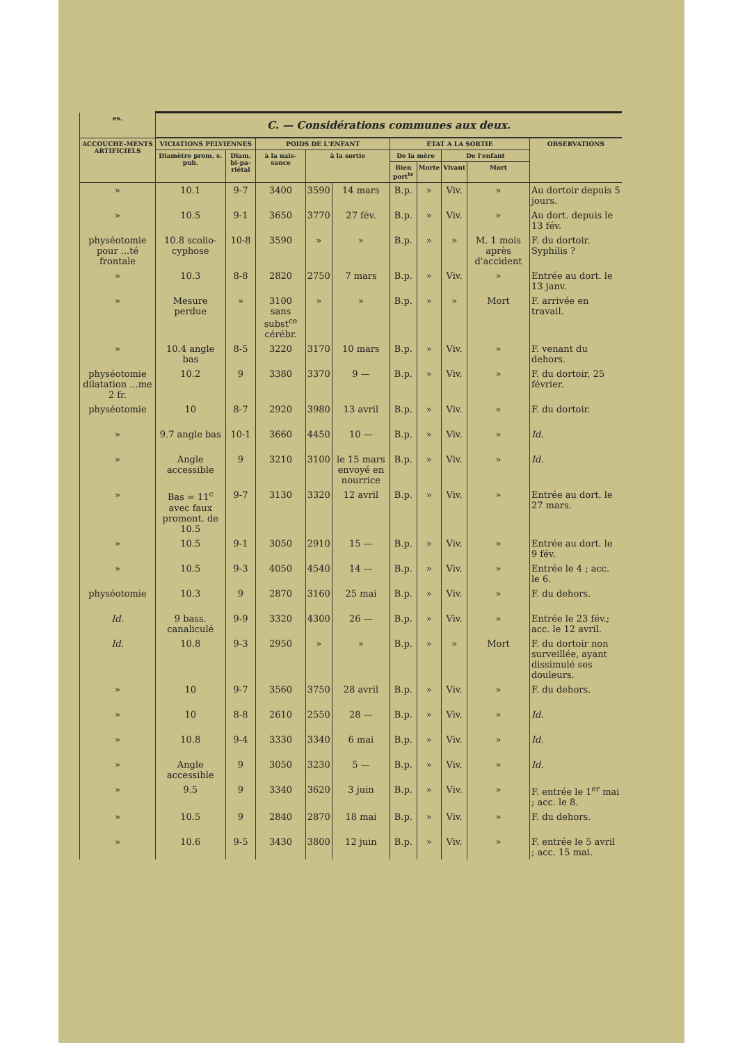| es. | C. — Considérations communes aux deux. | | | | | | | | | |
| --- | --- | --- | --- | --- | --- | --- | --- | --- | --- | --- |
| ACCOUCHE-MENTS ARTIFICIELS | VICIATIONS PELVIENNES | | POIDS DE L'ENFANT | | | ÉTAT A LA SORTIE | | | | OBSERVATIONS |
| | Diamètre prom. s. pub. | Diam. bi-pa-riétal | à la nais-sance | à la sortie | | De la mère | | De l'enfant | | |
| | | | | | | Bien port<sup>te</sup> | Morte | Vivant | Mort | |
| » | 10.1 | 9-7 | 3400 | 3590 | 14 mars | B.p. | » | Viv. | » | Au dortoir depuis 5 jours. |
| » | 10.5 | 9-1 | 3650 | 3770 | 27 fév. | B.p. | » | Viv. | » | Au dort. depuis le 13 fév. |
| physéotomie pour ...té frontale | 10.8 scolio-cyphose | 10-8 | 3590 | » | » | B.p. | » | » | M. 1 mois après d'accident | F. du dortoir. Syphilis ? |
| » | 10.3 | 8-8 | 2820 | 2750 | 7 mars | B.p. | » | Viv. | » | Entrée au dort. le 13 janv. |
| » | Mesure perdue | » | 3100 sans subst<sup>ce</sup> cérébr. | » | » | B.p. | » | » | Mort | F. arrivée en travail. |
| » | 10.4 angle bas | 8-5 | 3220 | 3170 | 10 mars | B.p. | » | Viv. | » | F. venant du dehors. |
| physéotomie dilatation ...me 2 fr. | 10.2 | 9 | 3380 | 3370 | 9 — | B.p. | » | Viv. | » | F. du dortoir, 25 février. |
| physéotomie | 10 | 8-7 | 2920 | 3980 | 13 avril | B.p. | » | Viv. | » | F. du dortoir. |
| » | 9.7 angle bas | 10-1 | 3660 | 4450 | 10 — | B.p. | » | Viv. | » | Id. |
| » | Angle accessible | 9 | 3210 | 3100 | le 15 mars envoyé en nourrice | B.p. | » | Viv. | » | Id. |
| » | Bas = 11<sup>c</sup> avec faux promont. de 10.5 | 9-7 | 3130 | 3320 | 12 avril | B.p. | » | Viv. | » | Entrée au dort. le 27 mars. |
| » | 10.5 | 9-1 | 3050 | 2910 | 15 — | B.p. | » | Viv. | » | Entrée au dort. le 9 fév. |
| » | 10.5 | 9-3 | 4050 | 4540 | 14 — | B.p. | » | Viv. | » | Entrée le 4 ; acc. le 6. |
| physéotomie | 10.3 | 9 | 2870 | 3160 | 25 mai | B.p. | » | Viv. | » | F. du dehors. |
| Id. | 9 bass. canaliculé | 9-9 | 3320 | 4300 | 26 — | B.p. | » | Viv. | » | Entrée le 23 fév.; acc. le 12 avril. |
| Id. | 10.8 | 9-3 | 2950 | » | » | B.p. | » | » | Mort | F. du dortoir non surveillée, ayant dissimulé ses douleurs. |
| » | 10 | 9-7 | 3560 | 3750 | 28 avril | B.p. | » | Viv. | » | F. du dehors. |
| » | 10 | 8-8 | 2610 | 2550 | 28 — | B.p. | » | Viv. | » | Id. |
| » | 10.8 | 9-4 | 3330 | 3340 | 6 mai | B.p. | » | Viv. | » | Id. |
| » | Angle accessible | 9 | 3050 | 3230 | 5 — | B.p. | » | Viv. | » | Id. |
| » | 9.5 | 9 | 3340 | 3620 | 3 juin | B.p. | » | Viv. | » | F. entrée le 1<sup>er</sup> mai ; acc. le 8. |
| » | 10.5 | 9 | 2840 | 2870 | 18 mai | B.p. | » | Viv. | » | F. du dehors. |
| » | 10.6 | 9-5 | 3430 | 3800 | 12 juin | B.p. | » | Viv. | » | F. entrée le 5 avril ; acc. 15 mai. |